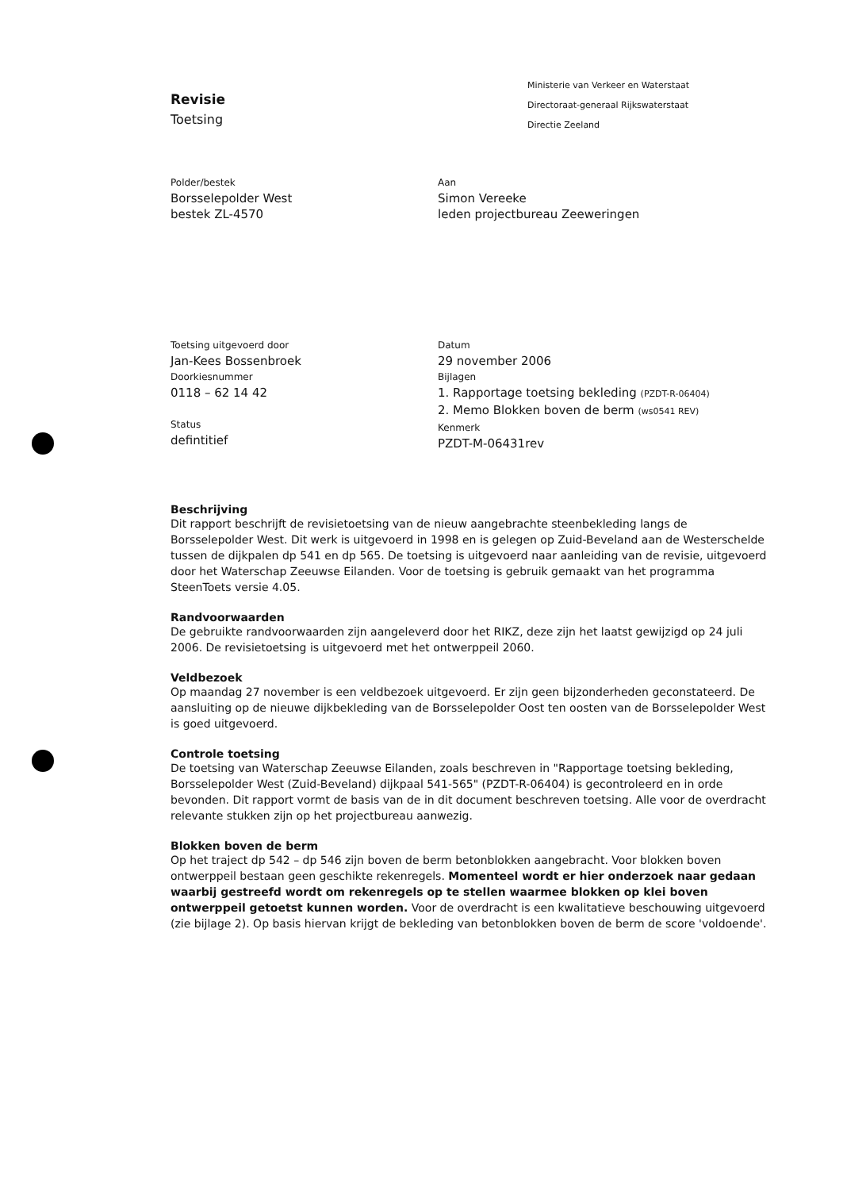Revisie
Toetsing
Ministerie van Verkeer en Waterstaat
Directoraat-generaal Rijkswaterstaat
Directie Zeeland
Polder/bestek
Borsselepolder West
bestek ZL-4570
Aan
Simon Vereeke
leden projectbureau Zeeweringen
Toetsing uitgevoerd door
Jan-Kees Bossenbroek
Doorkiesnummer
0118 – 62 14 42
Status
defintitief
Datum
29 november 2006
Bijlagen
1. Rapportage toetsing bekleding (PZDT-R-06404)
2. Memo Blokken boven de berm (ws0541 REV)
Kenmerk
PZDT-M-06431rev
Beschrijving
Dit rapport beschrijft de revisietoetsing van de nieuw aangebrachte steenbekleding langs de Borsselepolder West. Dit werk is uitgevoerd in 1998 en is gelegen op Zuid-Beveland aan de Westerschelde tussen de dijkpalen dp 541 en dp 565. De toetsing is uitgevoerd naar aanleiding van de revisie, uitgevoerd door het Waterschap Zeeuwse Eilanden. Voor de toetsing is gebruik gemaakt van het programma SteenToets versie 4.05.
Randvoorwaarden
De gebruikte randvoorwaarden zijn aangeleverd door het RIKZ, deze zijn het laatst gewijzigd op 24 juli 2006. De revisietoetsing is uitgevoerd met het ontwerppeil 2060.
Veldbezoek
Op maandag 27 november is een veldbezoek uitgevoerd. Er zijn geen bijzonderheden geconstateerd. De aansluiting op de nieuwe dijkbekleding van de Borsselepolder Oost ten oosten van de Borsselepolder West is goed uitgevoerd.
Controle toetsing
De toetsing van Waterschap Zeeuwse Eilanden, zoals beschreven in "Rapportage toetsing bekleding, Borsselepolder West (Zuid-Beveland) dijkpaal 541-565" (PZDT-R-06404) is gecontroleerd en in orde bevonden. Dit rapport vormt de basis van de in dit document beschreven toetsing. Alle voor de overdracht relevante stukken zijn op het projectbureau aanwezig.
Blokken boven de berm
Op het traject dp 542 – dp 546 zijn boven de berm betonblokken aangebracht. Voor blokken boven ontwerppeil bestaan geen geschikte rekenregels. Momenteel wordt er hier onderzoek naar gedaan waarbij gestreefd wordt om rekenregels op te stellen waarmee blokken op klei boven ontwerppeil getoetst kunnen worden. Voor de overdracht is een kwalitatieve beschouwing uitgevoerd (zie bijlage 2). Op basis hiervan krijgt de bekleding van betonblokken boven de berm de score 'voldoende'.